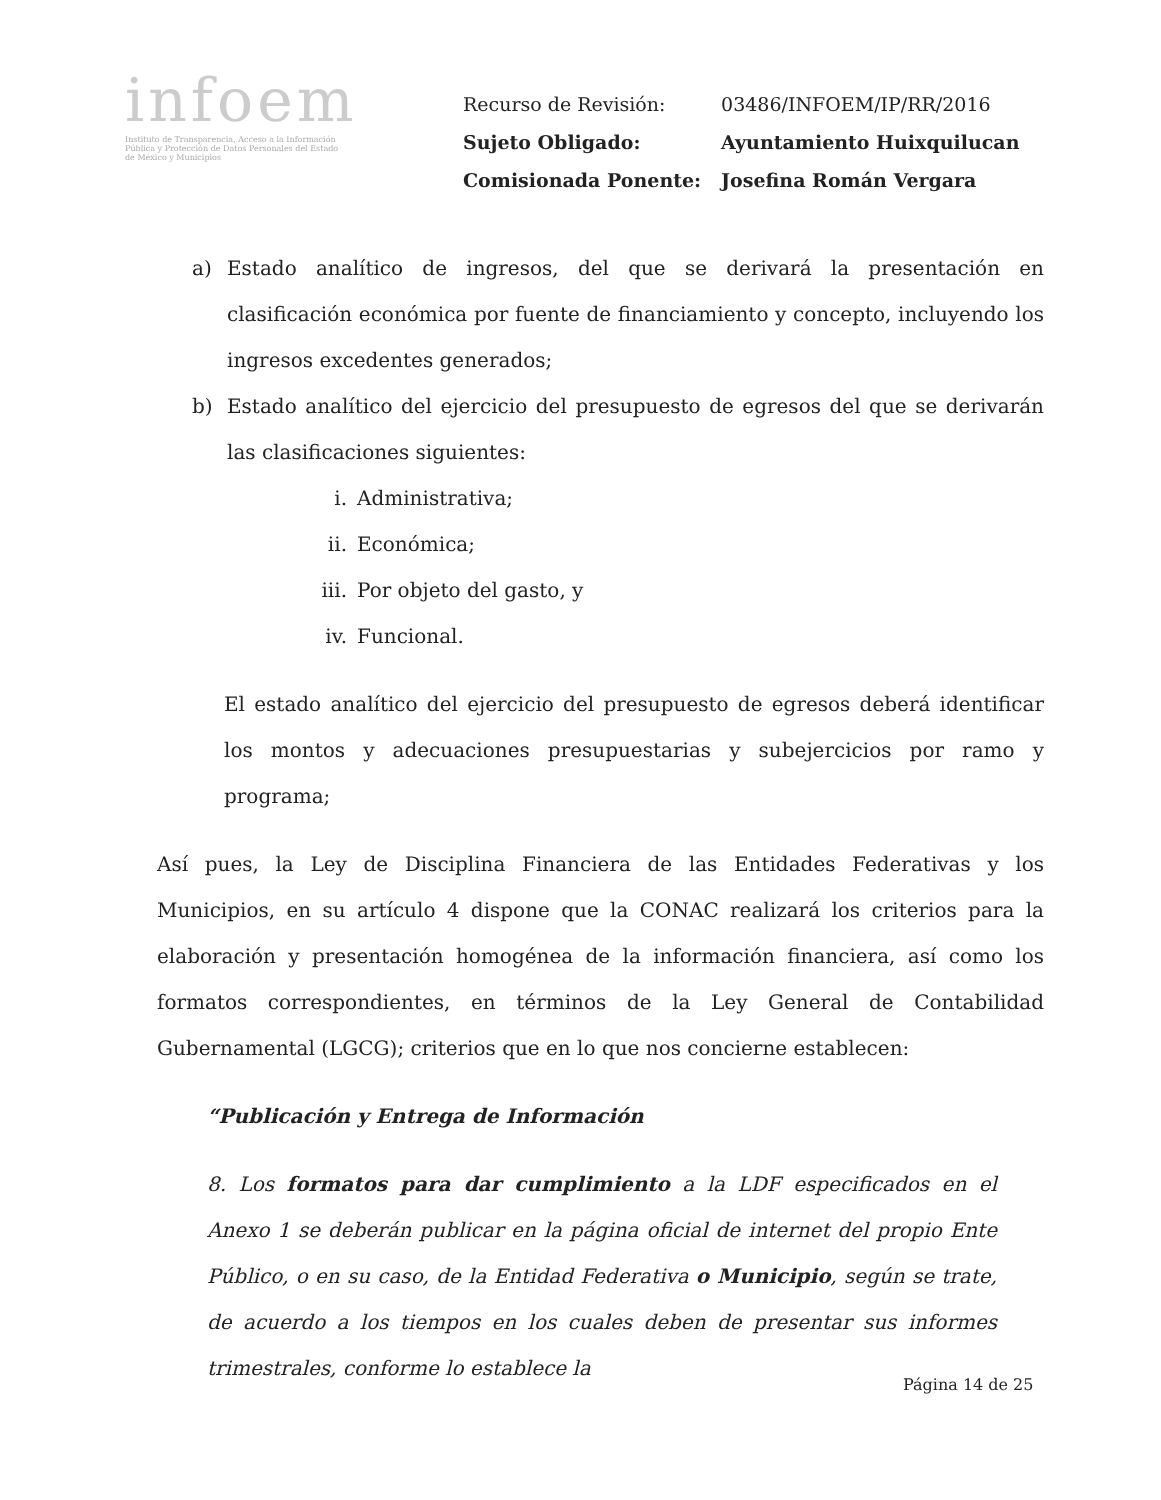infoem
Instituto de Transparencia, Acceso a la Información Pública y Protección de Datos Personales del Estado de México y Municipios
| Recurso de Revisión: | 03486/INFOEM/IP/RR/2016 |
| Sujeto Obligado: | Ayuntamiento Huixquilucan |
| Comisionada Ponente: | Josefina Román Vergara |
a) Estado analítico de ingresos, del que se derivará la presentación en clasificación económica por fuente de financiamiento y concepto, incluyendo los ingresos excedentes generados;
b) Estado analítico del ejercicio del presupuesto de egresos del que se derivarán las clasificaciones siguientes:
i. Administrativa;
ii. Económica;
iii. Por objeto del gasto, y
iv. Funcional.
El estado analítico del ejercicio del presupuesto de egresos deberá identificar los montos y adecuaciones presupuestarias y subejercicios por ramo y programa;
Así pues, la Ley de Disciplina Financiera de las Entidades Federativas y los Municipios, en su artículo 4 dispone que la CONAC realizará los criterios para la elaboración y presentación homogénea de la información financiera, así como los formatos correspondientes, en términos de la Ley General de Contabilidad Gubernamental (LGCG); criterios que en lo que nos concierne establecen:
“Publicación y Entrega de Información
8. Los formatos para dar cumplimiento a la LDF especificados en el Anexo 1 se deberán publicar en la página oficial de internet del propio Ente Público, o en su caso, de la Entidad Federativa o Municipio, según se trate, de acuerdo a los tiempos en los cuales deben de presentar sus informes trimestrales, conforme lo establece la
Página 14 de 25